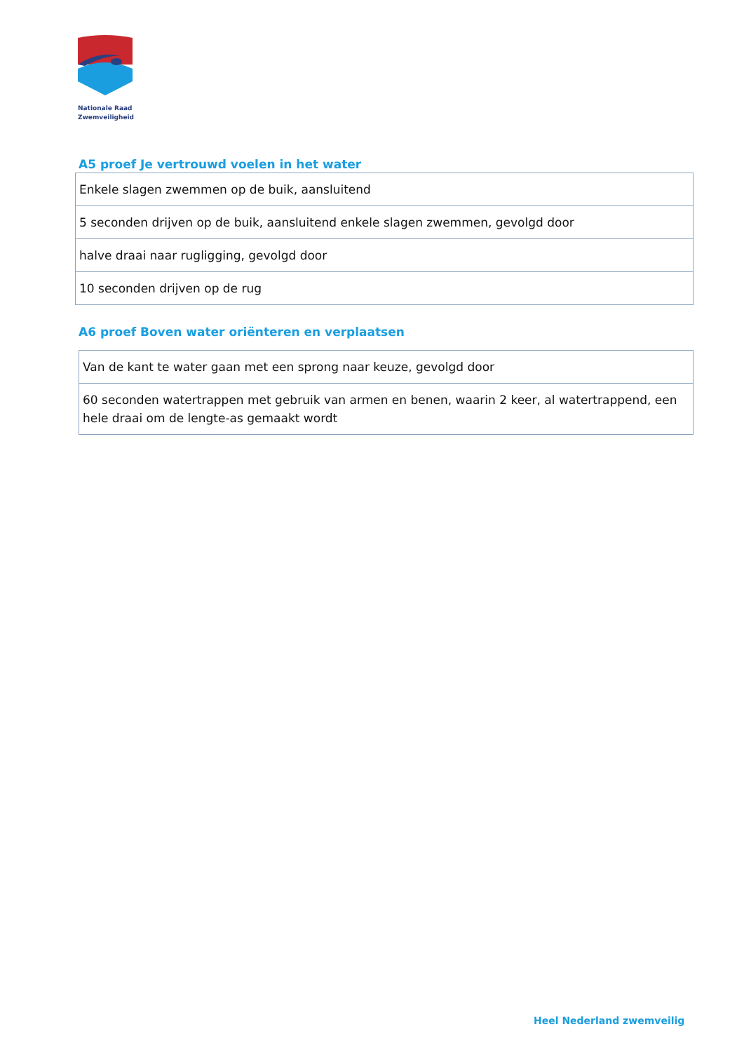Nationale Raad
Zwemveiligheid
A5 proef Je vertrouwd voelen in het water
| Enkele slagen zwemmen op de buik, aansluitend |
| 5 seconden drijven op de buik, aansluitend enkele slagen zwemmen, gevolgd door |
| halve draai naar rugligging, gevolgd door |
| 10 seconden drijven op de rug |
A6 proef Boven water oriënteren en verplaatsen
| Van de kant te water gaan met een sprong naar keuze, gevolgd door |
| 60 seconden watertrappen met gebruik van armen en benen, waarin 2 keer, al watertrappend, een hele draai om de lengte-as gemaakt wordt |
Heel Nederland zwemveilig